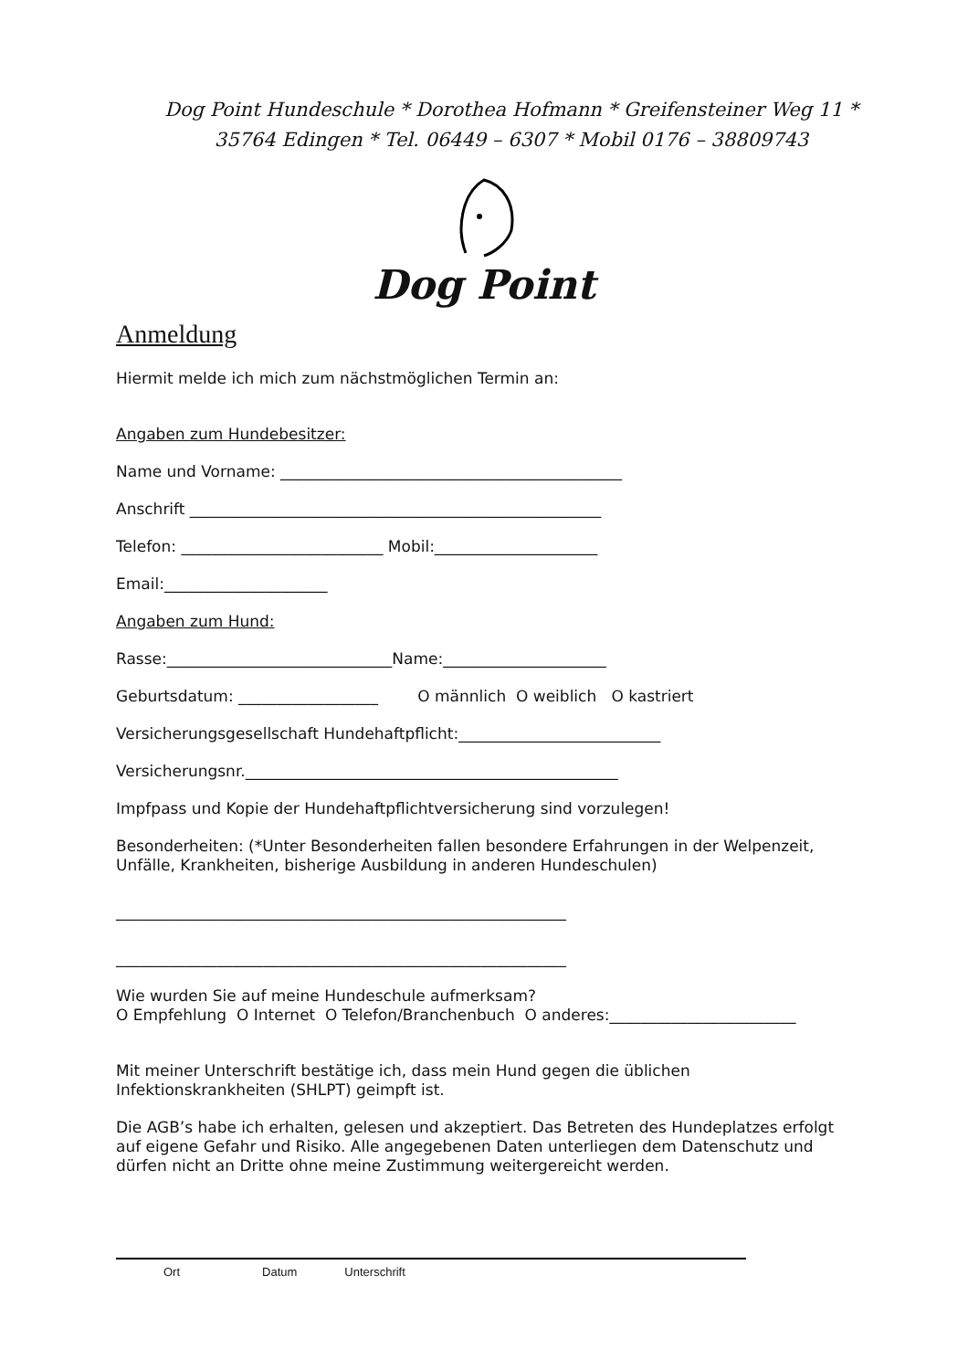Dog Point Hundeschule * Dorothea Hofmann * Greifensteiner Weg 11 *
35764 Edingen * Tel. 06449 – 6307 * Mobil 0176 – 38809743
Dog Point
Anmeldung
Hiermit melde ich mich zum nächstmöglichen Termin an:
Angaben zum Hundebesitzer:
Name und Vorname: ____________________________________________
Anschrift _____________________________________________________
Telefon: __________________________ Mobil:_____________________
Email:_____________________
Angaben zum Hund:
Rasse:_____________________________Name:_____________________
Geburtsdatum: __________________ O männlich O weiblich O kastriert
Versicherungsgesellschaft Hundehaftpflicht:__________________________
Versicherungsnr.________________________________________________
Impfpass und Kopie der Hundehaftpflichtversicherung sind vorzulegen!
Besonderheiten: (*Unter Besonderheiten fallen besondere Erfahrungen in der Welpenzeit, Unfälle, Krankheiten, bisherige Ausbildung in anderen Hundeschulen)
__________________________________________________________
__________________________________________________________
Wie wurden Sie auf meine Hundeschule aufmerksam?
O Empfehlung O Internet O Telefon/Branchenbuch O anderes:________________________
Mit meiner Unterschrift bestätige ich, dass mein Hund gegen die üblichen Infektionskrankheiten (SHLPT) geimpft ist.
Die AGB’s habe ich erhalten, gelesen und akzeptiert. Das Betreten des Hundeplatzes erfolgt auf eigene Gefahr und Risiko. Alle angegebenen Daten unterliegen dem Datenschutz und dürfen nicht an Dritte ohne meine Zustimmung weitergereicht werden.
Ort Datum Unterschrift